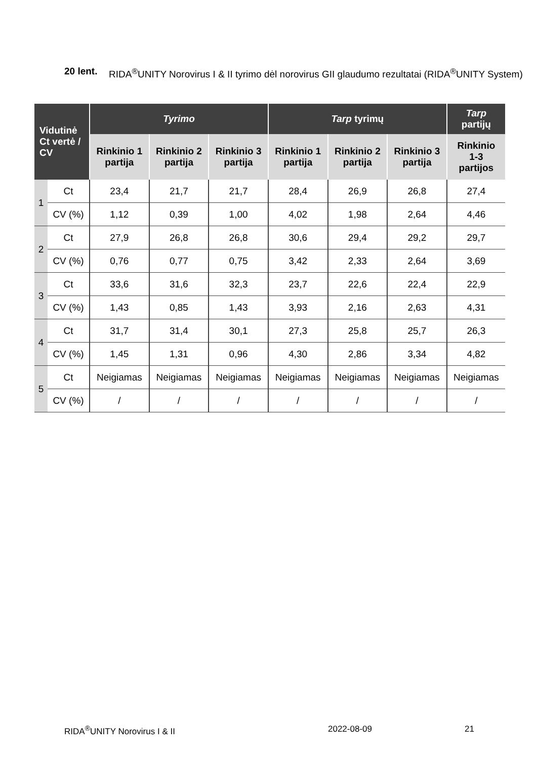20 lent. RIDA<sup>®</sup>UNITY Norovirus I & II tyrimo dėl norovirus GII glaudumo rezultatai (RIDA<sup>®</sup>UNITY System)
| Vidutinė Ct vertė / CV | | Tyrimo | | | Tarp tyrimų | | | Tarp partijų |
| --- | --- | --- | --- | --- | --- | --- | --- | --- |
| | | Rinkinio 1 partija | Rinkinio 2 partija | Rinkinio 3 partija | Rinkinio 1 partija | Rinkinio 2 partija | Rinkinio 3 partija | Rinkinio 1-3 partijos |
| 1 | Ct | 23,4 | 21,7 | 21,7 | 28,4 | 26,9 | 26,8 | 27,4 |
| | CV (%) | 1,12 | 0,39 | 1,00 | 4,02 | 1,98 | 2,64 | 4,46 |
| 2 | Ct | 27,9 | 26,8 | 26,8 | 30,6 | 29,4 | 29,2 | 29,7 |
| | CV (%) | 0,76 | 0,77 | 0,75 | 3,42 | 2,33 | 2,64 | 3,69 |
| 3 | Ct | 33,6 | 31,6 | 32,3 | 23,7 | 22,6 | 22,4 | 22,9 |
| | CV (%) | 1,43 | 0,85 | 1,43 | 3,93 | 2,16 | 2,63 | 4,31 |
| 4 | Ct | 31,7 | 31,4 | 30,1 | 27,3 | 25,8 | 25,7 | 26,3 |
| | CV (%) | 1,45 | 1,31 | 0,96 | 4,30 | 2,86 | 3,34 | 4,82 |
| 5 | Ct | Neigiamas | Neigiamas | Neigiamas | Neigiamas | Neigiamas | Neigiamas | Neigiamas |
| | CV (%) | / | / | / | / | / | / | / |
RIDA<sup>®</sup>UNITY Norovirus I & II 2022-08-09 21